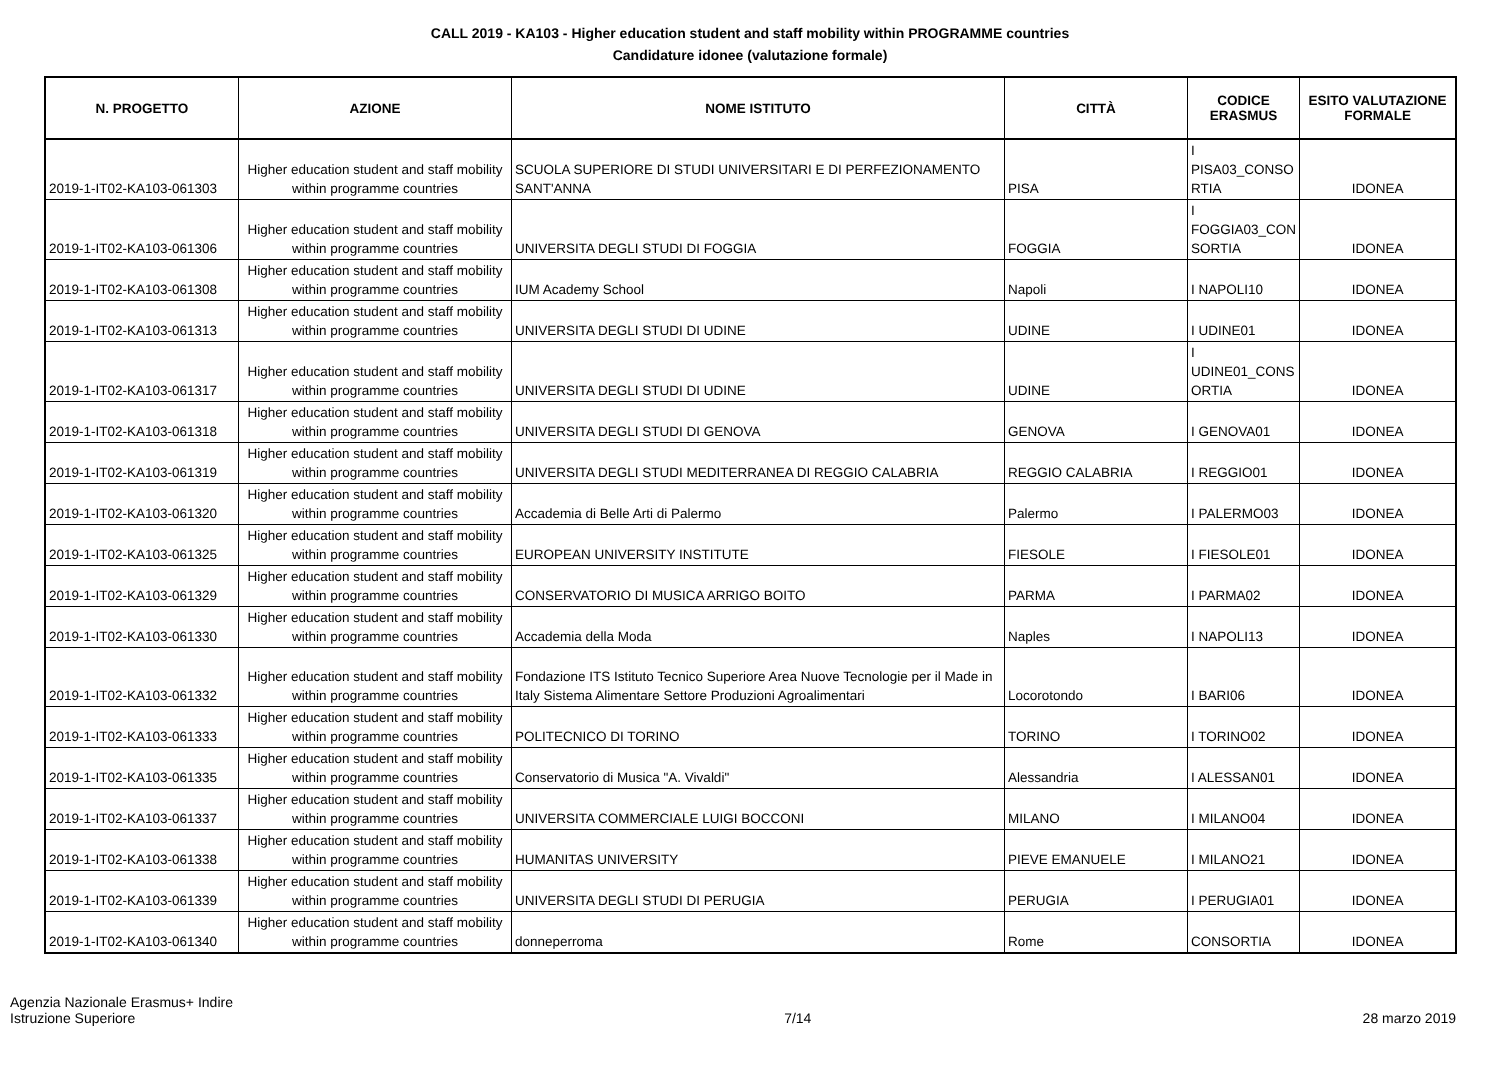CALL 2019 - KA103 - Higher education student and staff mobility within PROGRAMME countries
Candidature idonee (valutazione formale)
| N. PROGETTO | AZIONE | NOME ISTITUTO | CITTÀ | CODICE ERASMUS | ESITO VALUTAZIONE FORMALE |
| --- | --- | --- | --- | --- | --- |
| 2019-1-IT02-KA103-061303 | Higher education student and staff mobility within programme countries | SCUOLA SUPERIORE DI STUDI UNIVERSITARI E DI PERFEZIONAMENTO SANT'ANNA | PISA | I PISA03_CONSO RTIA | IDONEA |
| 2019-1-IT02-KA103-061306 | Higher education student and staff mobility within programme countries | UNIVERSITA DEGLI STUDI DI FOGGIA | FOGGIA | I FOGGIA03_CON SORTIA | IDONEA |
| 2019-1-IT02-KA103-061308 | Higher education student and staff mobility within programme countries | IUM Academy School | Napoli | I NAPOLI10 | IDONEA |
| 2019-1-IT02-KA103-061313 | Higher education student and staff mobility within programme countries | UNIVERSITA DEGLI STUDI DI UDINE | UDINE | I UDINE01 | IDONEA |
| 2019-1-IT02-KA103-061317 | Higher education student and staff mobility within programme countries | UNIVERSITA DEGLI STUDI DI UDINE | UDINE | I UDINE01_CONS ORTIA | IDONEA |
| 2019-1-IT02-KA103-061318 | Higher education student and staff mobility within programme countries | UNIVERSITA DEGLI STUDI DI GENOVA | GENOVA | I GENOVA01 | IDONEA |
| 2019-1-IT02-KA103-061319 | Higher education student and staff mobility within programme countries | UNIVERSITA DEGLI STUDI MEDITERRANEA DI REGGIO CALABRIA | REGGIO CALABRIA | I REGGIO01 | IDONEA |
| 2019-1-IT02-KA103-061320 | Higher education student and staff mobility within programme countries | Accademia di Belle Arti di Palermo | Palermo | I PALERMO03 | IDONEA |
| 2019-1-IT02-KA103-061325 | Higher education student and staff mobility within programme countries | EUROPEAN UNIVERSITY INSTITUTE | FIESOLE | I FIESOLE01 | IDONEA |
| 2019-1-IT02-KA103-061329 | Higher education student and staff mobility within programme countries | CONSERVATORIO DI MUSICA ARRIGO BOITO | PARMA | I PARMA02 | IDONEA |
| 2019-1-IT02-KA103-061330 | Higher education student and staff mobility within programme countries | Accademia della Moda | Naples | I NAPOLI13 | IDONEA |
| 2019-1-IT02-KA103-061332 | Higher education student and staff mobility within programme countries | Fondazione ITS Istituto Tecnico Superiore Area Nuove Tecnologie per il Made in Italy Sistema Alimentare Settore Produzioni Agroalimentari | Locorotondo | I BARI06 | IDONEA |
| 2019-1-IT02-KA103-061333 | Higher education student and staff mobility within programme countries | POLITECNICO DI TORINO | TORINO | I TORINO02 | IDONEA |
| 2019-1-IT02-KA103-061335 | Higher education student and staff mobility within programme countries | Conservatorio di Musica "A. Vivaldi" | Alessandria | I ALESSAN01 | IDONEA |
| 2019-1-IT02-KA103-061337 | Higher education student and staff mobility within programme countries | UNIVERSITA COMMERCIALE LUIGI BOCCONI | MILANO | I MILANO04 | IDONEA |
| 2019-1-IT02-KA103-061338 | Higher education student and staff mobility within programme countries | HUMANITAS UNIVERSITY | PIEVE EMANUELE | I MILANO21 | IDONEA |
| 2019-1-IT02-KA103-061339 | Higher education student and staff mobility within programme countries | UNIVERSITA DEGLI STUDI DI PERUGIA | PERUGIA | I PERUGIA01 | IDONEA |
| 2019-1-IT02-KA103-061340 | Higher education student and staff mobility within programme countries | donneperroma | Rome | CONSORTIA | IDONEA |
Agenzia Nazionale Erasmus+ Indire
Istruzione Superiore
7/14
28 marzo 2019